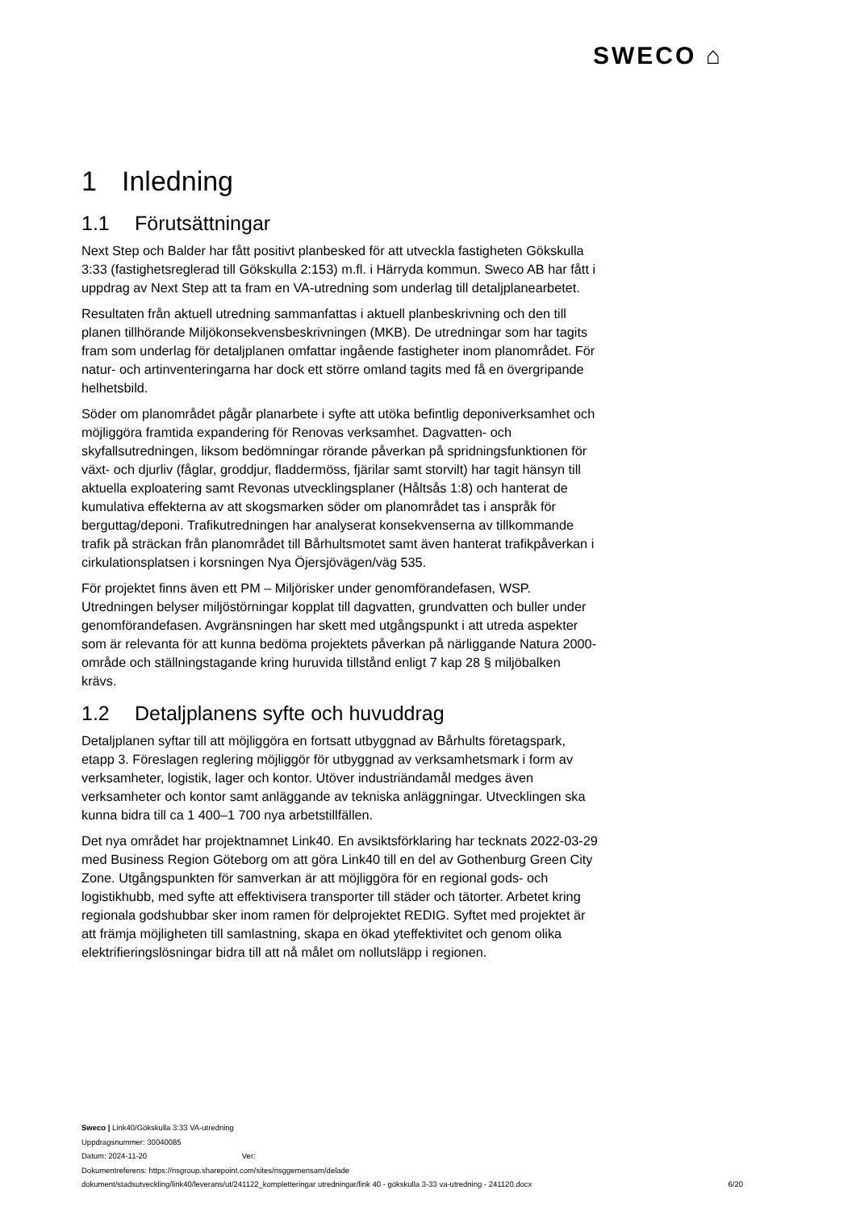SWECO ⌂
1 Inledning
1.1 Förutsättningar
Next Step och Balder har fått positivt planbesked för att utveckla fastigheten Gökskulla 3:33 (fastighetsreglerad till Gökskulla 2:153) m.fl. i Härryda kommun. Sweco AB har fått i uppdrag av Next Step att ta fram en VA-utredning som underlag till detaljplanearbetet.
Resultaten från aktuell utredning sammanfattas i aktuell planbeskrivning och den till planen tillhörande Miljökonsekvensbeskrivningen (MKB). De utredningar som har tagits fram som underlag för detaljplanen omfattar ingående fastigheter inom planområdet. För natur- och artinventeringarna har dock ett större omland tagits med få en övergripande helhetsbild.
Söder om planområdet pågår planarbete i syfte att utöka befintlig deponiverksamhet och möjliggöra framtida expandering för Renovas verksamhet. Dagvatten- och skyfallsutredningen, liksom bedömningar rörande påverkan på spridningsfunktionen för växt- och djurliv (fåglar, groddjur, fladdermöss, fjärilar samt storvilt) har tagit hänsyn till aktuella exploatering samt Revonas utvecklingsplaner (Håltsås 1:8) och hanterat de kumulativa effekterna av att skogsmarken söder om planområdet tas i anspråk för berguttag/deponi. Trafikutredningen har analyserat konsekvenserna av tillkommande trafik på sträckan från planområdet till Bårhultsmotet samt även hanterat trafikpåverkan i cirkulationsplatsen i korsningen Nya Öjersjövägen/väg 535.
För projektet finns även ett PM – Miljörisker under genomförandefasen, WSP. Utredningen belyser miljöstörningar kopplat till dagvatten, grundvatten och buller under genomförandefasen. Avgränsningen har skett med utgångspunkt i att utreda aspekter som är relevanta för att kunna bedöma projektets påverkan på närliggande Natura 2000-område och ställningstagande kring huruvida tillstånd enligt 7 kap 28 § miljöbalken krävs.
1.2 Detaljplanens syfte och huvuddrag
Detaljplanen syftar till att möjliggöra en fortsatt utbyggnad av Bårhults företagspark, etapp 3. Föreslagen reglering möjliggör för utbyggnad av verksamhetsmark i form av verksamheter, logistik, lager och kontor. Utöver industriändamål medges även verksamheter och kontor samt anläggande av tekniska anläggningar. Utvecklingen ska kunna bidra till ca 1 400–1 700 nya arbetstillfällen.
Det nya området har projektnamnet Link40. En avsiktsförklaring har tecknats 2022-03-29 med Business Region Göteborg om att göra Link40 till en del av Gothenburg Green City Zone. Utgångspunkten för samverkan är att möjliggöra för en regional gods- och logistikhubb, med syfte att effektivisera transporter till städer och tätorter. Arbetet kring regionala godshubbar sker inom ramen för delprojektet REDIG. Syftet med projektet är att främja möjligheten till samlastning, skapa en ökad yteffektivitet och genom olika elektrifieringslösningar bidra till att nå målet om nollutsläpp i regionen.
Sweco | Link40/Gökskulla 3:33 VA-utredning
Uppdragsnummer: 30040085
Datum: 2024-11-20 Ver:
Dokumentreferens: https://nsgroup.sharepoint.com/sites/nsggemensam/delade
dokument/stadsutveckling/link40/leverans/ut/241122_kompletteringar utredningar/link 40 - gökskulla 3-33 va-utredning - 241120.docx
6/20